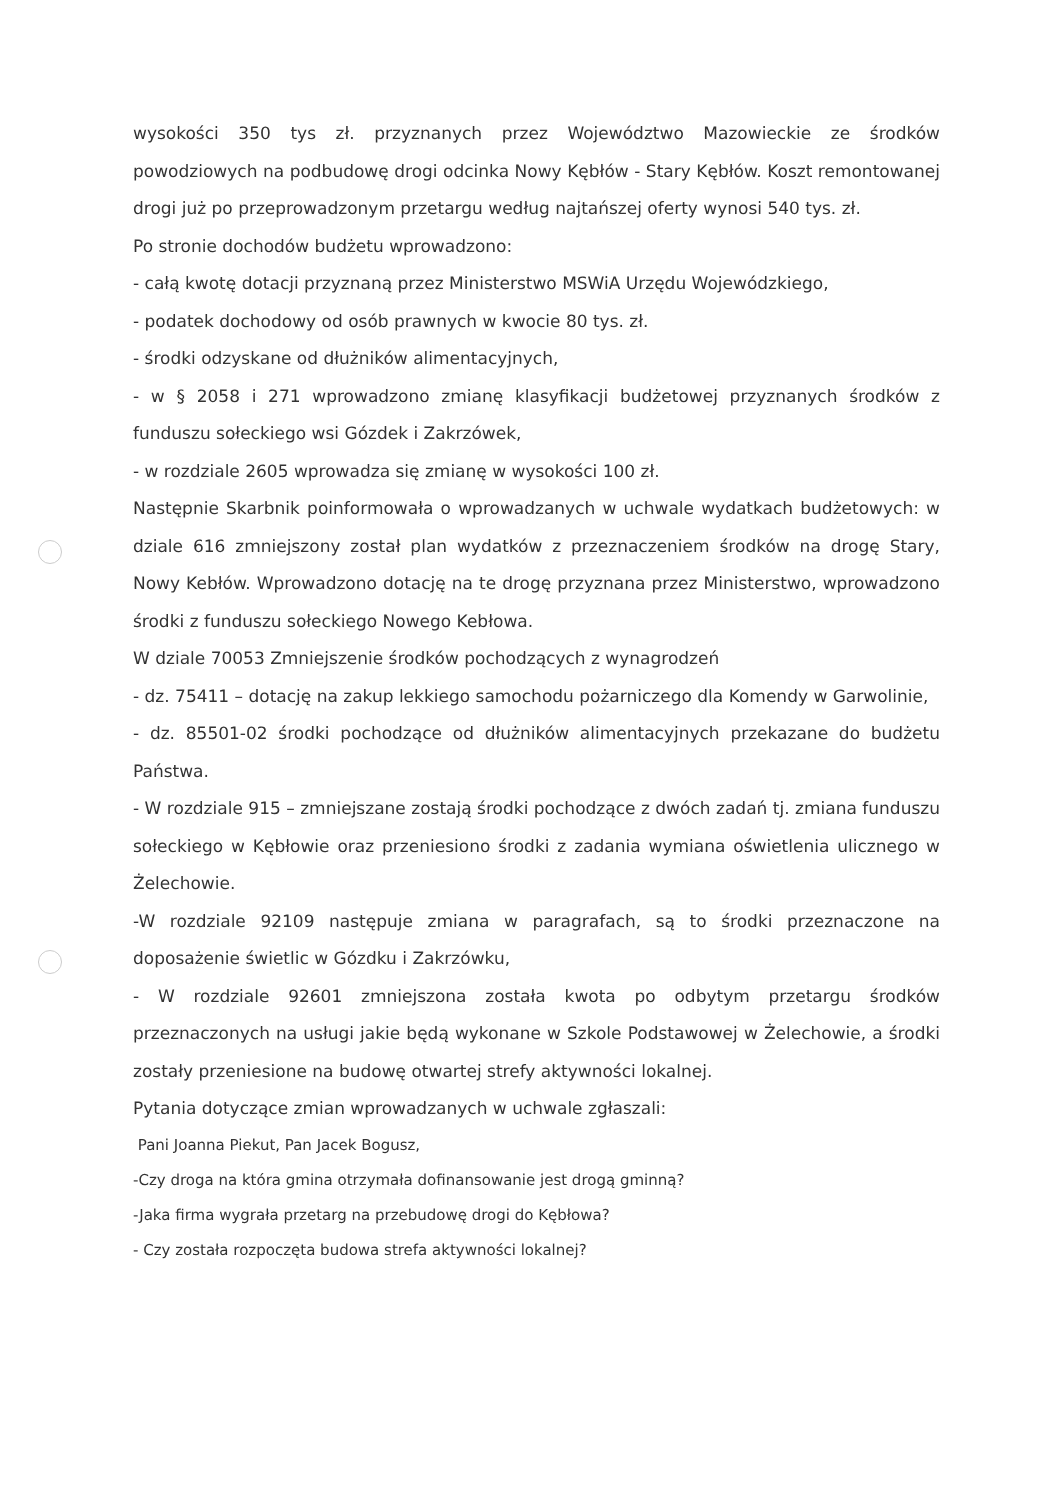wysokości 350 tys zł. przyznanych przez Województwo Mazowieckie ze środków powodziowych na podbudowę drogi odcinka Nowy Kębłów - Stary Kębłów. Koszt remontowanej drogi już po przeprowadzonym przetargu według najtańszej oferty wynosi 540 tys. zł.
Po stronie dochodów budżetu wprowadzono:
- całą kwotę dotacji przyznaną przez Ministerstwo MSWiA Urzędu Wojewódzkiego,
- podatek dochodowy od osób prawnych w kwocie 80 tys. zł.
- środki odzyskane od dłużników alimentacyjnych,
- w § 2058 i 271 wprowadzono zmianę klasyfikacji budżetowej przyznanych środków z funduszu sołeckiego wsi Gózdek i Zakrzówek,
- w rozdziale 2605 wprowadza się zmianę w wysokości 100 zł.
Następnie Skarbnik poinformowała o wprowadzanych w uchwale wydatkach budżetowych: w dziale 616 zmniejszony został plan wydatków z przeznaczeniem środków na drogę Stary, Nowy Kebłów. Wprowadzono dotację na te drogę przyznana przez Ministerstwo, wprowadzono środki z funduszu sołeckiego Nowego Kebłowa.
W dziale 70053 Zmniejszenie środków pochodzących z wynagrodzeń
- dz. 75411 – dotację na zakup lekkiego samochodu pożarniczego dla Komendy w Garwolinie,
- dz. 85501-02 środki pochodzące od dłużników alimentacyjnych przekazane do budżetu Państwa.
- W rozdziale 915 – zmniejszane zostają środki pochodzące z dwóch zadań tj. zmiana funduszu sołeckiego w Kębłowie oraz przeniesiono środki z zadania wymiana oświetlenia ulicznego w Żelechowie.
-W rozdziale 92109 następuje zmiana w paragrafach, są to środki przeznaczone na doposażenie świetlic w Gózdku i Zakrzówku,
- W rozdziale 92601 zmniejszona została kwota po odbytym przetargu środków przeznaczonych na usługi jakie będą wykonane w Szkole Podstawowej w Żelechowie, a środki zostały przeniesione na budowę otwartej strefy aktywności lokalnej.
Pytania dotyczące zmian wprowadzanych w uchwale zgłaszali:
Pani Joanna Piekut, Pan Jacek Bogusz,
-Czy droga na która gmina otrzymała dofinansowanie jest drogą gminną?
-Jaka firma wygrała przetarg na przebudowę drogi do Kębłowa?
- Czy została rozpoczęta budowa strefa aktywności lokalnej?